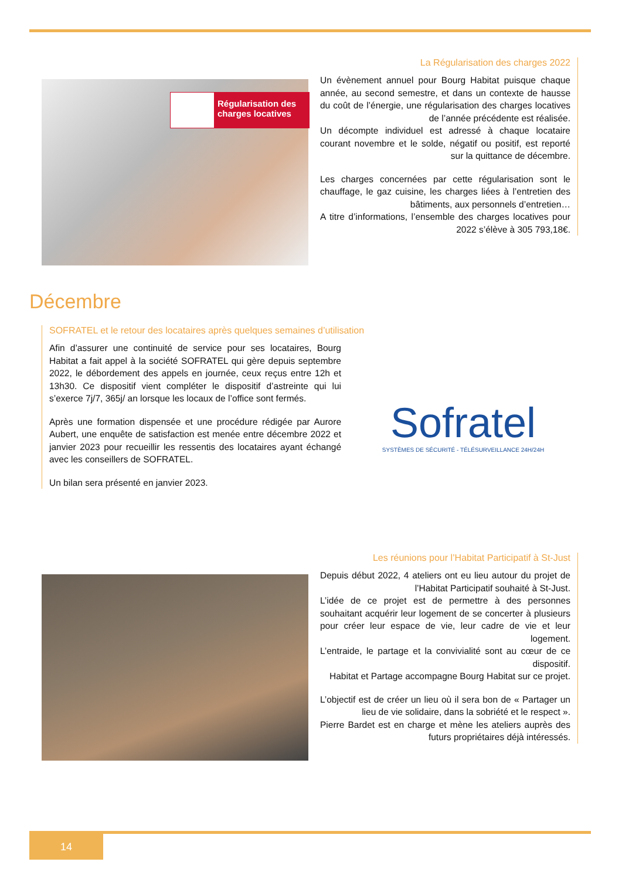Régularisation des charges locatives
La Régularisation des charges 2022
Un évènement annuel pour Bourg Habitat puisque chaque année, au second semestre, et dans un contexte de hausse du coût de l’énergie, une régularisation des charges locatives de l’année précédente est réalisée.
Un décompte individuel est adressé à chaque locataire courant novembre et le solde, négatif ou positif, est reporté sur la quittance de décembre.
Les charges concernées par cette régularisation sont le chauffage, le gaz cuisine, les charges liées à l’entretien des bâtiments, aux personnels d’entretien…
A titre d’informations, l’ensemble des charges locatives pour 2022 s’élève à 305 793,18€.
Décembre
SOFRATEL et le retour des locataires après quelques semaines d’utilisation
Afin d’assurer une continuité de service pour ses locataires, Bourg Habitat a fait appel à la société SOFRATEL qui gère depuis septembre 2022, le débordement des appels en journée, ceux reçus entre 12h et 13h30. Ce dispositif vient compléter le dispositif d’astreinte qui lui s’exerce 7j/7, 365j/ an lorsque les locaux de l’office sont fermés.
Après une formation dispensée et une procédure rédigée par Aurore Aubert, une enquête de satisfaction est menée entre décembre 2022 et janvier 2023 pour recueillir les ressentis des locataires ayant échangé avec les conseillers de SOFRATEL.
Un bilan sera présenté en janvier 2023.
Sofratel
SYSTÈMES DE SÉCURITÉ - TÉLÉSURVEILLANCE 24H/24H
Les réunions pour l’Habitat Participatif à St-Just
Depuis début 2022, 4 ateliers ont eu lieu autour du projet de l’Habitat Participatif souhaité à St-Just.
L’idée de ce projet est de permettre à des personnes souhaitant acquérir leur logement de se concerter à plusieurs pour créer leur espace de vie, leur cadre de vie et leur logement.
L’entraide, le partage et la convivialité sont au cœur de ce dispositif.
Habitat et Partage accompagne Bourg Habitat sur ce projet.
L’objectif est de créer un lieu où il sera bon de « Partager un lieu de vie solidaire, dans la sobriété et le respect ».
Pierre Bardet est en charge et mène les ateliers auprès des futurs propriétaires déjà intéressés.
14